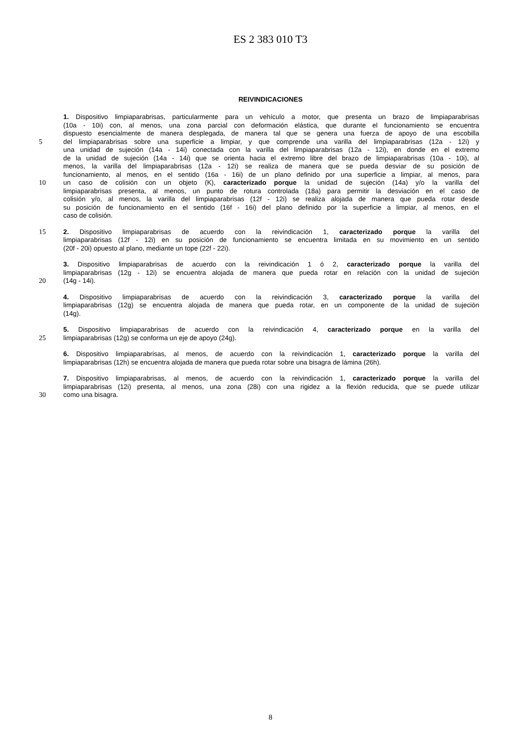ES 2 383 010 T3
REIVINDICACIONES
1. Dispositivo limpiaparabrisas, particularmente para un vehículo a motor, que presenta un brazo de limpiaparabrisas
(10a - 10i) con, al menos, una zona parcial con deformación elástica, que durante el funcionamiento se encuentra
dispuesto esencialmente de manera desplegada, de manera tal que se genera una fuerza de apoyo de una escobilla
5 del limpiaparabrisas sobre una superficie a limpiar, y que comprende una varilla del limpiaparabrisas (12a - 12i) y
una unidad de sujeción (14a - 14i) conectada con la varilla del limpiaparabrisas (12a - 12i), en donde en el extremo
de la unidad de sujeción (14a - 14i) que se orienta hacia el extremo libre del brazo de limpiaparabrisas (10a - 10i), al
menos, la varilla del limpiaparabrisas (12a - 12i) se realiza de manera que se pueda desviar de su posición de
funcionamiento, al menos, en el sentido (16a - 16i) de un plano definido por una superficie a limpiar, al menos, para
10 un caso de colisión con un objeto (K), caracterizado porque la unidad de sujeción (14a) y/o la varilla del
limpiaparabrisas presenta, al menos, un punto de rotura controlada (18a) para permitir la desviación en el caso de
colisión y/o, al menos, la varilla del limpiaparabrisas (12f - 12i) se realiza alojada de manera que pueda rotar desde
su posición de funcionamiento en el sentido (16f - 16i) del plano definido por la superficie a limpiar, al menos, en el
caso de colisión.
15 2. Dispositivo limpiaparabrisas de acuerdo con la reivindicación 1, caracterizado porque la varilla del
limpiaparabrisas (12f - 12i) en su posición de funcionamiento se encuentra limitada en su movimiento en un sentido
(20f - 20i) opuesto al plano, mediante un tope (22f - 22i).
3. Dispositivo limpiaparabrisas de acuerdo con la reivindicación 1 ó 2, caracterizado porque la varilla del
limpiaparabrisas (12g - 12i) se encuentra alojada de manera que pueda rotar en relación con la unidad de sujeción
20 (14g - 14i).
4. Dispositivo limpiaparabrisas de acuerdo con la reivindicación 3, caracterizado porque la varilla del
limpiaparabrisas (12g) se encuentra alojada de manera que pueda rotar, en un componente de la unidad de sujeción
(14g).
5. Dispositivo limpiaparabrisas de acuerdo con la reivindicación 4, caracterizado porque en la varilla del
25 limpiaparabrisas (12g) se conforma un eje de apoyo (24g).
6. Dispositivo limpiaparabrisas, al menos, de acuerdo con la reivindicación 1, caracterizado porque la varilla del
limpiaparabrisas (12h) se encuentra alojada de manera que pueda rotar sobre una bisagra de lámina (26h).
7. Dispositivo limpiaparabrisas, al menos, de acuerdo con la reivindicación 1, caracterizado porque la varilla del
limpiaparabrisas (12i) presenta, al menos, una zona (28i) con una rigidez a la flexión reducida, que se puede utilizar
30 como una bisagra.
8